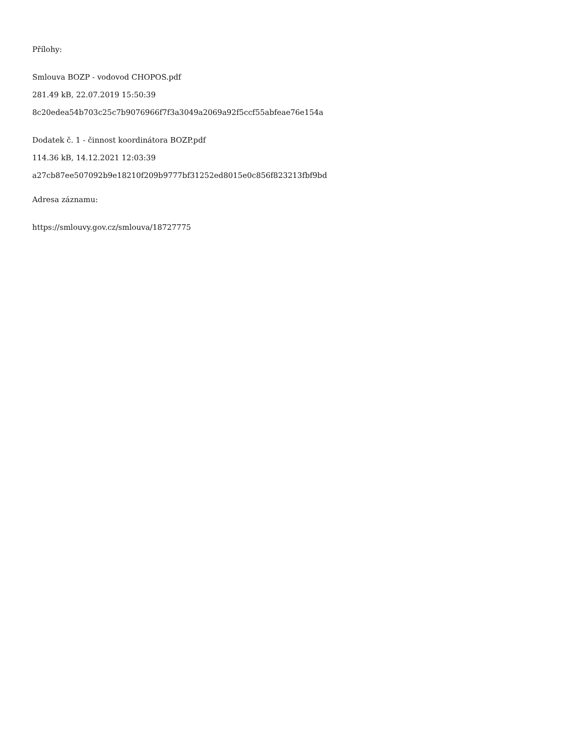Přílohy:
Smlouva BOZP - vodovod CHOPOS.pdf
281.49 kB, 22.07.2019 15:50:39
8c20edea54b703c25c7b9076966f7f3a3049a2069a92f5ccf55abfeae76e154a
Dodatek č. 1 - činnost koordinátora BOZP.pdf
114.36 kB, 14.12.2021 12:03:39
a27cb87ee507092b9e18210f209b9777bf31252ed8015e0c856f823213fbf9bd
Adresa záznamu:
https://smlouvy.gov.cz/smlouva/18727775